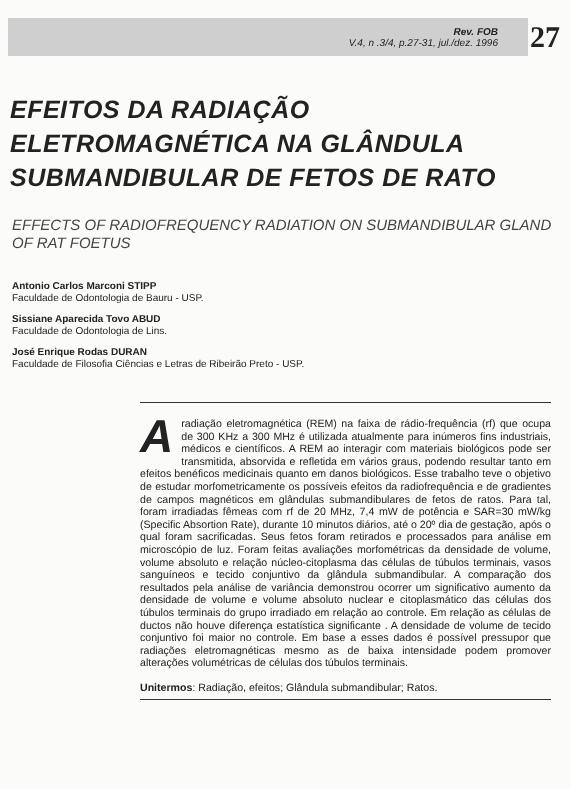Rev. FOB
V.4, n .3/4, p.27-31, jul./dez. 1996
27
EFEITOS DA RADIAÇÃO ELETROMAGNÉTICA NA GLÂNDULA SUBMANDIBULAR DE FETOS DE RATO
EFFECTS OF RADIOFREQUENCY RADIATION ON SUBMANDIBULAR GLAND OF RAT FOETUS
Antonio Carlos Marconi STIPP
Faculdade de Odontologia de Bauru - USP.
Sissiane Aparecida Tovo ABUD
Faculdade de Odontologia de Lins.
José Enrique Rodas DURAN
Faculdade de Filosofia Ciências e Letras de Ribeirão Preto - USP.
A radiação eletromagnética (REM) na faixa de rádio-frequência (rf) que ocupa de 300 KHz a 300 MHz é utilizada atualmente para inúmeros fins industriais, médicos e científicos. A REM ao interagir com materiais biológicos pode ser transmitida, absorvida e refletida em vários graus, podendo resultar tanto em efeitos benéficos medicinais quanto em danos biológicos. Esse trabalho teve o objetivo de estudar morfometricamente os possíveis efeitos da radiofrequência e de gradientes de campos magnéticos em glândulas submandibulares de fetos de ratos. Para tal, foram irradiadas fêmeas com rf de 20 MHz, 7,4 mW de potência e SAR=30 mW/kg (Specific Absortion Rate), durante 10 minutos diários, até o 20º dia de gestação, após o qual foram sacrificadas. Seus fetos foram retirados e processados para análise em microscópio de luz. Foram feitas avaliações morfométricas da densidade de volume, volume absoluto e relação núcleo-citoplasma das células de túbulos terminais, vasos sanguíneos e tecido conjuntivo da glândula submandibular. A comparação dos resultados pela análise de variância demonstrou ocorrer um significativo aumento da densidade de volume e volume absoluto nuclear e citoplasmático das células dos túbulos terminais do grupo irradiado em relação ao controle. Em relação as células de ductos não houve diferença estatística significante . A densidade de volume de tecido conjuntivo foi maior no controle. Em base a esses dados é possível pressupor que radiações eletromagnéticas mesmo as de baixa intensidade podem promover alterações volumétricas de células dos túbulos terminais.
Unitermos: Radiação, efeitos; Glândula submandibular; Ratos.